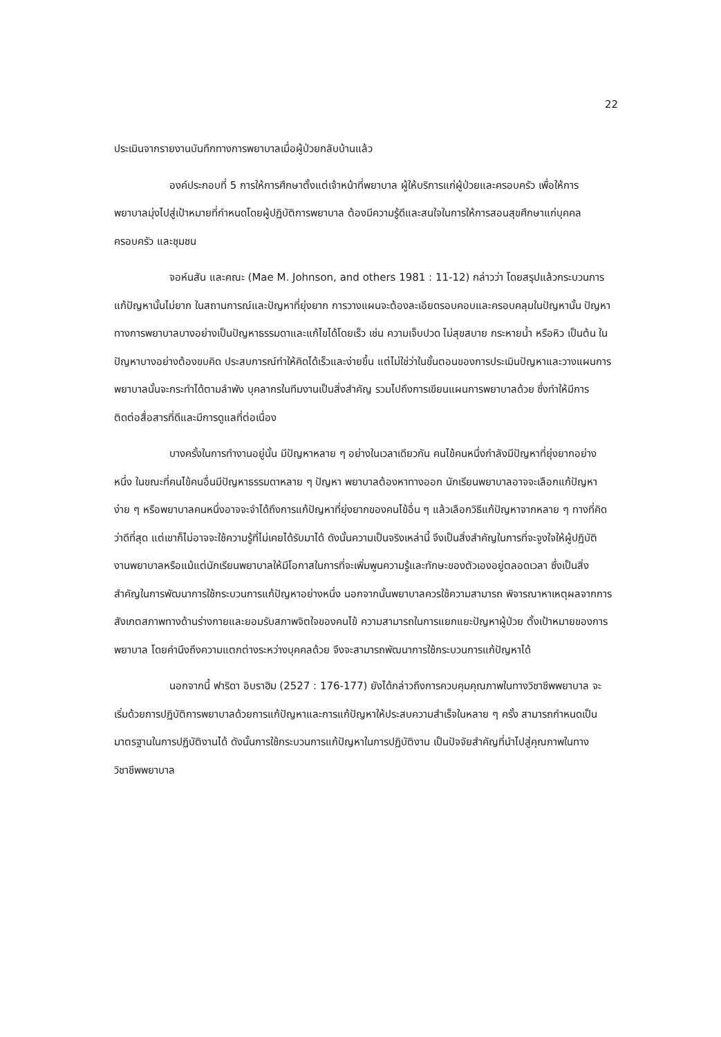22
ประเมินจากรายงานบันทึกทางการพยาบาลเมื่อผู้ป่วยกลับบ้านแล้ว
องค์ประกอบที่ 5 การให้การศึกษาตั้งแต่เจ้าหน้าที่พยาบาล ผู้ให้บริการแก่ผู้ป่วยและครอบครัว เพื่อให้การพยาบาลมุ่งไปสู่เป้าหมายที่กำหนดโดยผู้ปฏิบัติการพยาบาล ต้องมีความรู้ดีและสนใจในการให้การสอนสุขศึกษาแก่บุคคล ครอบครัว และชุมชน
จอห์นสัน และคณะ (Mae M. Johnson, and others 1981 : 11-12) กล่าวว่า โดยสรุปแล้วกระบวนการแก้ปัญหานั้นไม่ยาก ในสถานการณ์และปัญหาที่ยุ่งยาก การวางแผนจะต้องละเอียดรอบคอบและครอบคลุมในปัญหานั้น ปัญหาทางการพยาบาลบางอย่างเป็นปัญหาธรรมดาและแก้ไขได้โดยเร็ว เช่น ความเจ็บปวด ไม่สุขสบาย กระหายน้ำ หรือหิว เป็นต้น ในปัญหาบางอย่างต้องขบคิด ประสบการณ์ทำให้คิดได้เร็วและง่ายขึ้น แต่ไม่ใช่ว่าในขั้นตอนของการประเมินปัญหาและวางแผนการพยาบาลนั้นจะกระทำได้ตามลำพัง บุคลากรในทีมงานเป็นสิ่งสำคัญ รวมไปถึงการเขียนแผนการพยาบาลด้วย ซึ่งทำให้มีการติดต่อสื่อสารที่ดีและมีการดูแลที่ต่อเนื่อง
บางครั้งในการทำงานอยู่นั้น มีปัญหาหลาย ๆ อย่างในเวลาเดียวกัน คนไข้คนหนึ่งกำลังมีปัญหาที่ยุ่งยากอย่างหนึ่ง ในขณะที่คนไข้คนอื่นมีปัญหาธรรมดาหลาย ๆ ปัญหา พยาบาลต้องหาทางออก นักเรียนพยาบาลอาจจะเลือกแก้ปัญหาง่าย ๆ หรือพยาบาลคนหนึ่งอาจจะจำได้ถึงการแก้ปัญหาที่ยุ่งยากของคนไข้อื่น ๆ แล้วเลือกวิธีแก้ปัญหาจากหลาย ๆ ทางที่คิดว่าดีที่สุด แต่เขาก็ไม่อาจจะใช้ความรู้ที่ไม่เคยได้รับมาได้ ดังนั้นความเป็นจริงเหล่านี้ จึงเป็นสิ่งสำคัญในการที่จะจูงใจให้ผู้ปฏิบัติงานพยาบาลหรือแม้แต่นักเรียนพยาบาลให้มีโอกาสในการที่จะเพิ่มพูนความรู้และทักษะของตัวเองอยู่ตลอดเวลา ซึ่งเป็นสิ่งสำคัญในการพัฒนาการใช้กระบวนการแก้ปัญหาอย่างหนึ่ง นอกจากนั้นพยาบาลควรใช้ความสามารถ พิจารณาหาเหตุผลจากการสังเกตสภาพทางด้านร่างกายและยอมรับสภาพจิตใจของคนไข้ ความสามารถในการแยกแยะปัญหาผู้ป่วย ตั้งเป้าหมายของการพยาบาล โดยคำนึงถึงความแตกต่างระหว่างบุคคลด้วย จึงจะสามารถพัฒนาการใช้กระบวนการแก้ปัญหาได้
นอกจากนี้ ฟาริดา อิบราฮิม (2527 : 176-177) ยังได้กล่าวถึงการควบคุมคุณภาพในทางวิชาชีพพยาบาล จะเริ่มด้วยการปฏิบัติการพยาบาลด้วยการแก้ปัญหาและการแก้ปัญหาให้ประสบความสำเร็จในหลาย ๆ ครั้ง สามารถกำหนดเป็นมาตรฐานในการปฏิบัติงานได้ ดังนั้นการใช้กระบวนการแก้ปัญหาในการปฏิบัติงาน เป็นปัจจัยสำคัญที่นำไปสู่คุณภาพในทางวิชาชีพพยาบาล